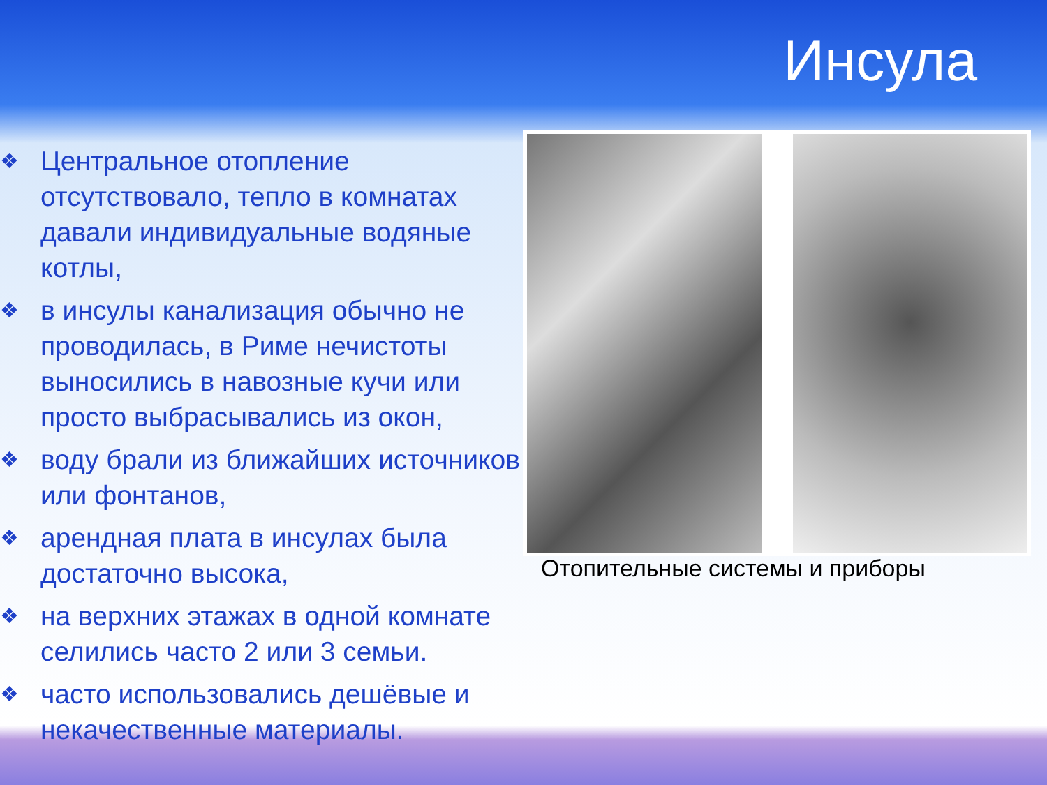Инсула
❖ Центральное отопление отсутствовало, тепло в комнатах давали индивидуальные водяные котлы,
❖ в инсулы канализация обычно не проводилась, в Риме нечистоты выносились в навозные кучи или просто выбрасывались из окон,
❖ воду брали из ближайших источников или фонтанов,
❖ арендная плата в инсулах была достаточно высока,
❖ на верхних этажах в одной комнате селились часто 2 или 3 семьи.
❖ часто использовались дешёвые и некачественные материалы.
Отопительные системы и приборы